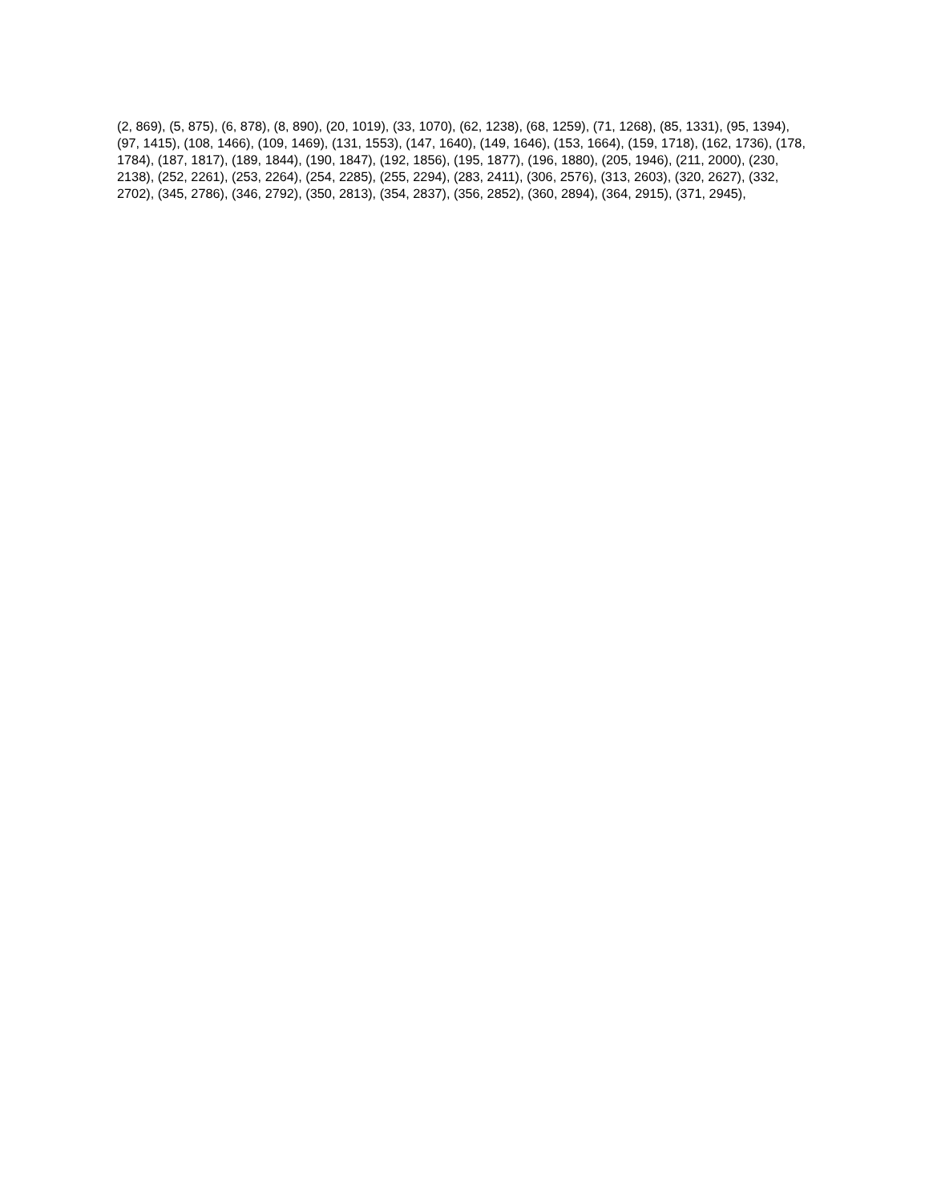(2, 869), (5, 875), (6, 878), (8, 890), (20, 1019), (33, 1070), (62, 1238), (68, 1259), (71, 1268), (85, 1331), (95, 1394), (97, 1415), (108, 1466), (109, 1469), (131, 1553), (147, 1640), (149, 1646), (153, 1664), (159, 1718), (162, 1736), (178, 1784), (187, 1817), (189, 1844), (190, 1847), (192, 1856), (195, 1877), (196, 1880), (205, 1946), (211, 2000), (230, 2138), (252, 2261), (253, 2264), (254, 2285), (255, 2294), (283, 2411), (306, 2576), (313, 2603), (320, 2627), (332, 2702), (345, 2786), (346, 2792), (350, 2813), (354, 2837), (356, 2852), (360, 2894), (364, 2915), (371, 2945),